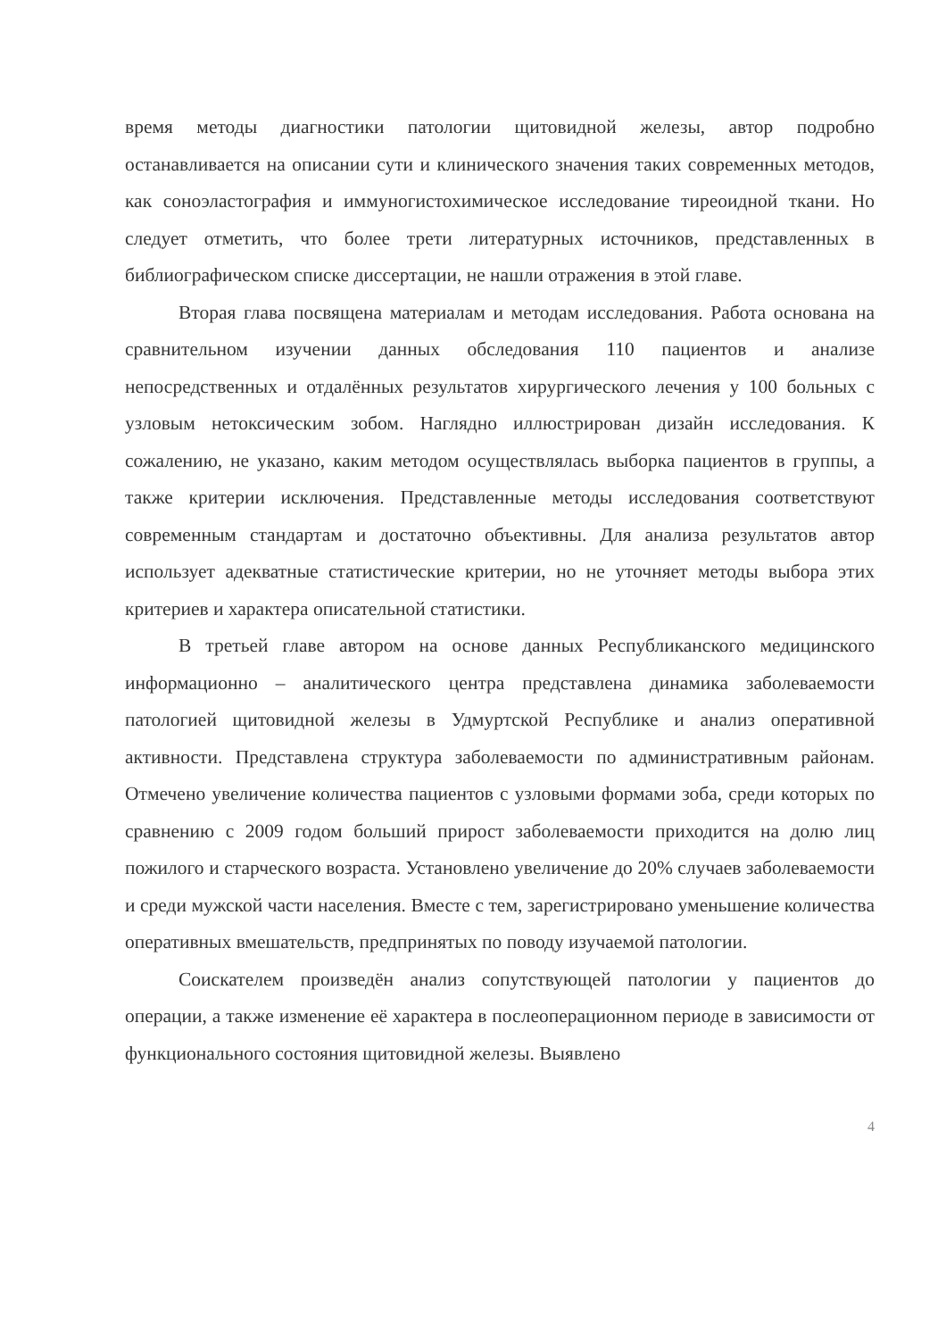время методы диагностики патологии щитовидной железы, автор подробно останавливается на описании сути и клинического значения таких современных методов, как соноэластография и иммуногистохимическое исследование тиреоидной ткани. Но следует отметить, что более трети литературных источников, представленных в библиографическом списке диссертации, не нашли отражения в этой главе.
Вторая глава посвящена материалам и методам исследования. Работа основана на сравнительном изучении данных обследования 110 пациентов и анализе непосредственных и отдалённых результатов хирургического лечения у 100 больных с узловым нетоксическим зобом. Наглядно иллюстрирован дизайн исследования. К сожалению, не указано, каким методом осуществлялась выборка пациентов в группы, а также критерии исключения. Представленные методы исследования соответствуют современным стандартам и достаточно объективны. Для анализа результатов автор использует адекватные статистические критерии, но не уточняет методы выбора этих критериев и характера описательной статистики.
В третьей главе автором на основе данных Республиканского медицинского информационно – аналитического центра представлена динамика заболеваемости патологией щитовидной железы в Удмуртской Республике и анализ оперативной активности. Представлена структура заболеваемости по административным районам. Отмечено увеличение количества пациентов с узловыми формами зоба, среди которых по сравнению с 2009 годом больший прирост заболеваемости приходится на долю лиц пожилого и старческого возраста. Установлено увеличение до 20% случаев заболеваемости и среди мужской части населения. Вместе с тем, зарегистрировано уменьшение количества оперативных вмешательств, предпринятых по поводу изучаемой патологии.
Соискателем произведён анализ сопутствующей патологии у пациентов до операции, а также изменение её характера в послеоперационном периоде в зависимости от функционального состояния щитовидной железы. Выявлено
4